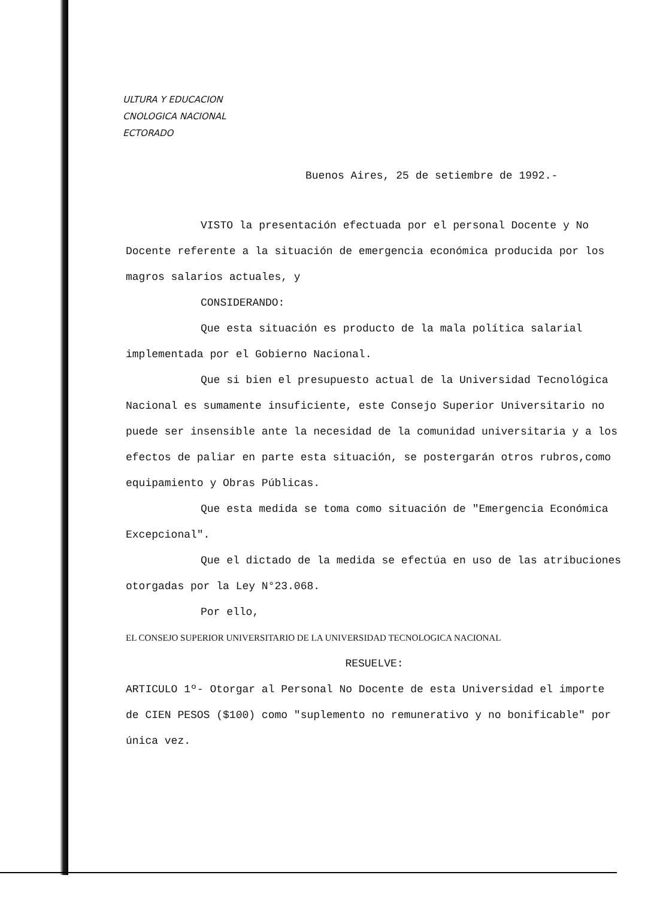ULTURA Y EDUCACION
CNOLOGICA NACIONAL
ECTORADO
Buenos Aires, 25 de setiembre de 1992.-
VISTO la presentación efectuada por el personal Docente y No Docente referente a la situación de emergencia económica producida por los magros salarios actuales, y
CONSIDERANDO:
Que esta situación es producto de la mala política salarial implementada por el Gobierno Nacional.
Que si bien el presupuesto actual de la Universidad Tecnológica Nacional es sumamente insuficiente, este Consejo Superior Universitario no puede ser insensible ante la necesidad de la comunidad universitaria y a los efectos de paliar en parte esta situación, se postergarán otros rubros,como equipamiento y Obras Públicas.
Que esta medida se toma como situación de "Emergencia Económica Excepcional".
Que el dictado de la medida se efectúa en uso de las atribuciones otorgadas por la Ley N°23.068.
Por ello,
EL CONSEJO SUPERIOR UNIVERSITARIO DE LA UNIVERSIDAD TECNOLOGICA NACIONAL
RESUELVE:
ARTICULO 1º- Otorgar al Personal No Docente de esta Universidad el importe de CIEN PESOS ($100) como "suplemento no remunerativo y no bonificable" por única vez.